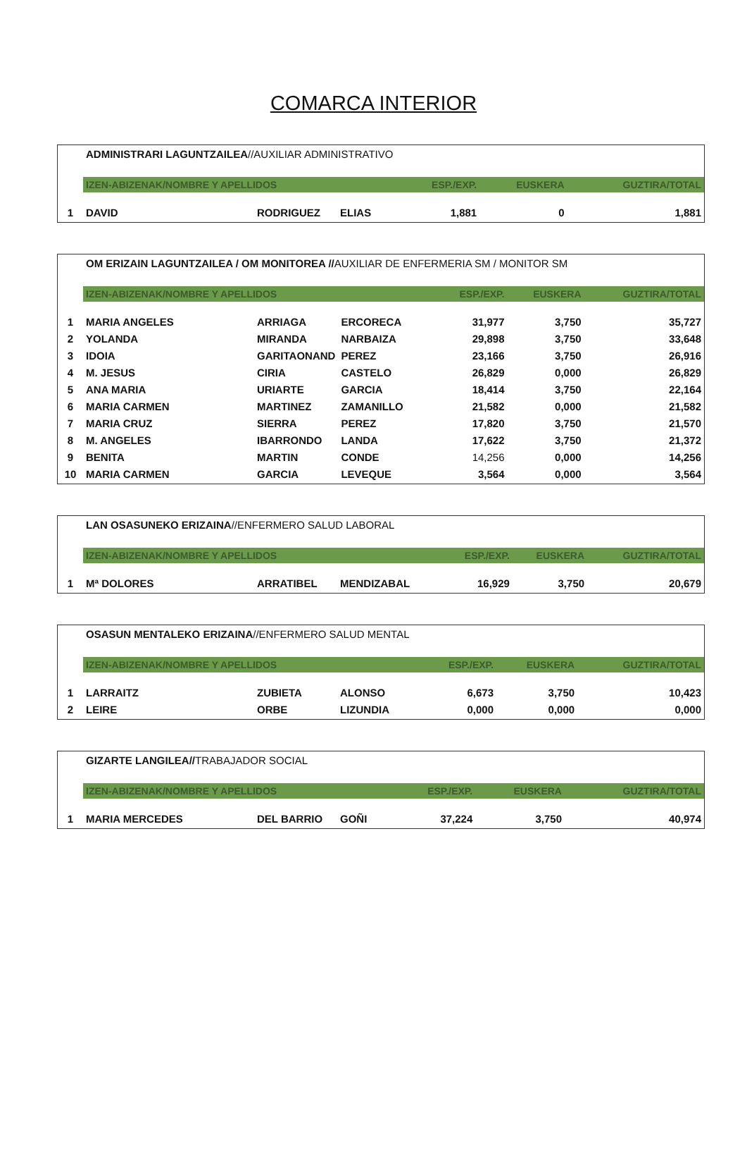COMARCA INTERIOR
ADMINISTRARI LAGUNTZAILEA//AUXILIAR ADMINISTRATIVO
| | IZEN-ABIZENAK/NOMBRE Y APELLIDOS | | | ESP./EXP. | EUSKERA | GUZTIRA/TOTAL |
| 1 | DAVID | RODRIGUEZ | ELIAS | 1,881 | 0 | 1,881 |
OM ERIZAIN LAGUNTZAILEA / OM MONITOREA //AUXILIAR DE ENFERMERIA SM / MONITOR SM
| | IZEN-ABIZENAK/NOMBRE Y APELLIDOS | | | ESP./EXP. | EUSKERA | GUZTIRA/TOTAL |
| 1 | MARIA ANGELES | ARRIAGA | ERCORECA | 31,977 | 3,750 | 35,727 |
| 2 | YOLANDA | MIRANDA | NARBAIZA | 29,898 | 3,750 | 33,648 |
| 3 | IDOIA | GARITAONAND | PEREZ | 23,166 | 3,750 | 26,916 |
| 4 | M. JESUS | CIRIA | CASTELO | 26,829 | 0,000 | 26,829 |
| 5 | ANA MARIA | URIARTE | GARCIA | 18,414 | 3,750 | 22,164 |
| 6 | MARIA CARMEN | MARTINEZ | ZAMANILLO | 21,582 | 0,000 | 21,582 |
| 7 | MARIA CRUZ | SIERRA | PEREZ | 17,820 | 3,750 | 21,570 |
| 8 | M. ANGELES | IBARRONDO | LANDA | 17,622 | 3,750 | 21,372 |
| 9 | BENITA | MARTIN | CONDE | 14,256 | 0,000 | 14,256 |
| 10 | MARIA CARMEN | GARCIA | LEVEQUE | 3,564 | 0,000 | 3,564 |
LAN OSASUNEKO ERIZAINA//ENFERMERO SALUD LABORAL
| | IZEN-ABIZENAK/NOMBRE Y APELLIDOS | | | ESP./EXP. | EUSKERA | GUZTIRA/TOTAL |
| 1 | Mª DOLORES | ARRATIBEL | MENDIZABAL | 16,929 | 3,750 | 20,679 |
OSASUN MENTALEKO ERIZAINA//ENFERMERO SALUD MENTAL
| | IZEN-ABIZENAK/NOMBRE Y APELLIDOS | | | ESP./EXP. | EUSKERA | GUZTIRA/TOTAL |
| 1 | LARRAITZ | ZUBIETA | ALONSO | 6,673 | 3,750 | 10,423 |
| 2 | LEIRE | ORBE | LIZUNDIA | 0,000 | 0,000 | 0,000 |
GIZARTE LANGILEA//TRABAJADOR SOCIAL
| | IZEN-ABIZENAK/NOMBRE Y APELLIDOS | | | ESP./EXP. | EUSKERA | GUZTIRA/TOTAL |
| 1 | MARIA MERCEDES | DEL BARRIO | GOÑI | 37,224 | 3,750 | 40,974 |